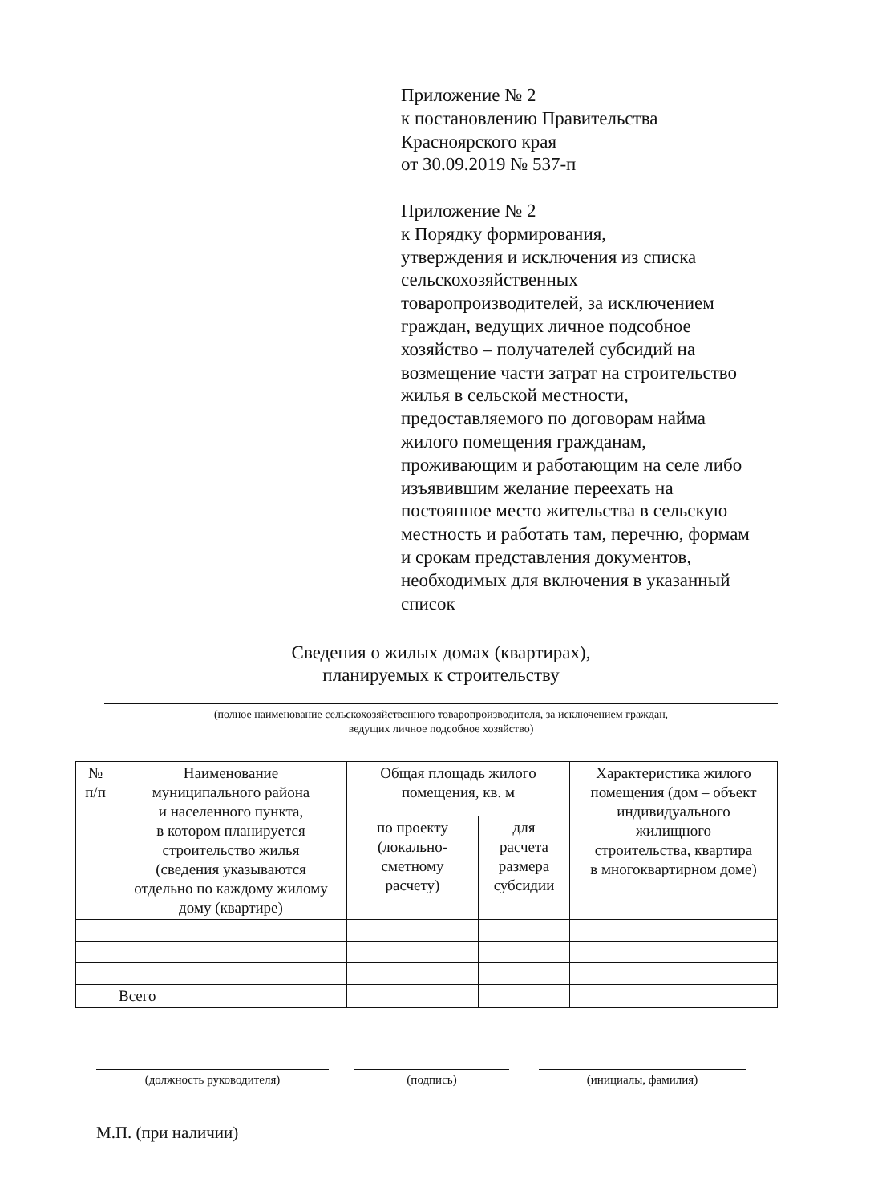Приложение № 2
к постановлению Правительства
Красноярского края
от 30.09.2019 № 537-п
Приложение № 2
к Порядку формирования,
утверждения и исключения из списка
сельскохозяйственных
товаропроизводителей, за исключением
граждан, ведущих личное подсобное
хозяйство – получателей субсидий на
возмещение части затрат на строительство
жилья в сельской местности,
предоставляемого по договорам найма
жилого помещения гражданам,
проживающим и работающим на селе либо
изъявившим желание переехать на
постоянное место жительства в сельскую
местность и работать там, перечню, формам
и срокам представления документов,
необходимых для включения в указанный
список
Сведения о жилых домах (квартирах),
планируемых к строительству
(полное наименование сельскохозяйственного товаропроизводителя, за исключением граждан,
ведущих личное подсобное хозяйство)
| № п/п | Наименование муниципального района и населенного пункта, в котором планируется строительство жилья (сведения указываются отдельно по каждому жилому дому (квартире) | Общая площадь жилого помещения, кв. м | | Характеристика жилого помещения (дом – объект индивидуального жилищного строительства, квартира в многоквартирном доме) |
| --- | --- | --- | --- | --- |
| | | по проекту (локально- сметному расчету) | для расчета размера субсидии | |
| | Всего | | | |
(должность руководителя) (подпись) (инициалы, фамилия)
М.П. (при наличии)